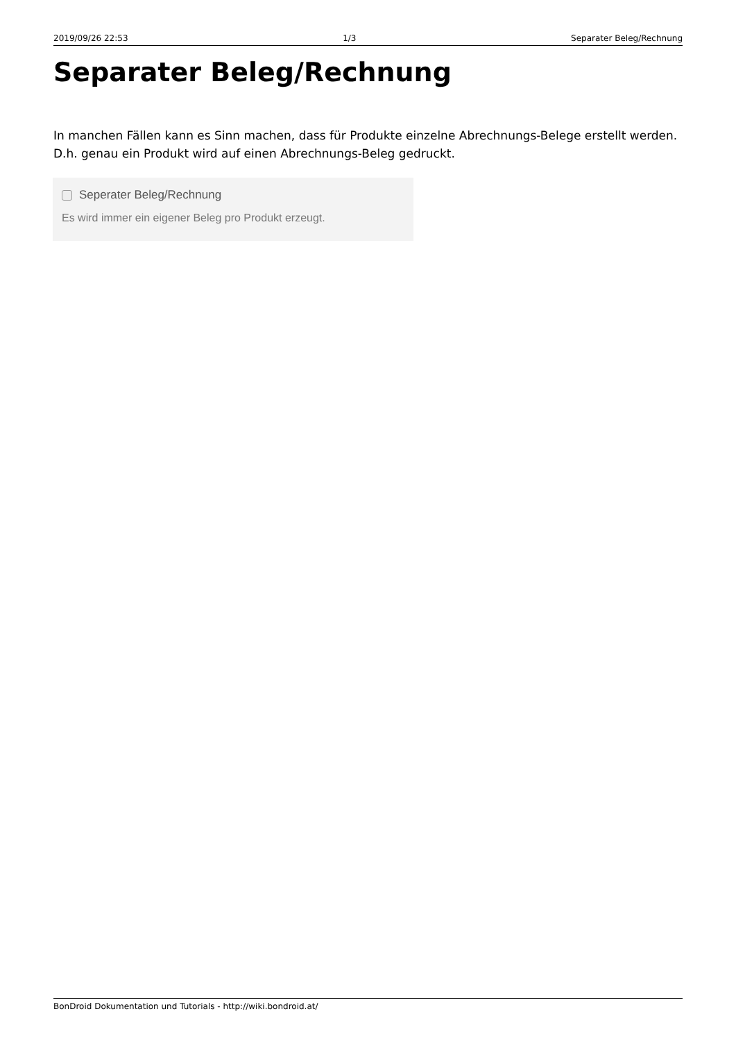2019/09/26 22:53 1/3 Separater Beleg/Rechnung
Separater Beleg/Rechnung
In manchen Fällen kann es Sinn machen, dass für Produkte einzelne Abrechnungs-Belege erstellt werden. D.h. genau ein Produkt wird auf einen Abrechnungs-Beleg gedruckt.
Seperater Beleg/Rechnung
Es wird immer ein eigener Beleg pro Produkt erzeugt.
BonDroid Dokumentation und Tutorials - http://wiki.bondroid.at/